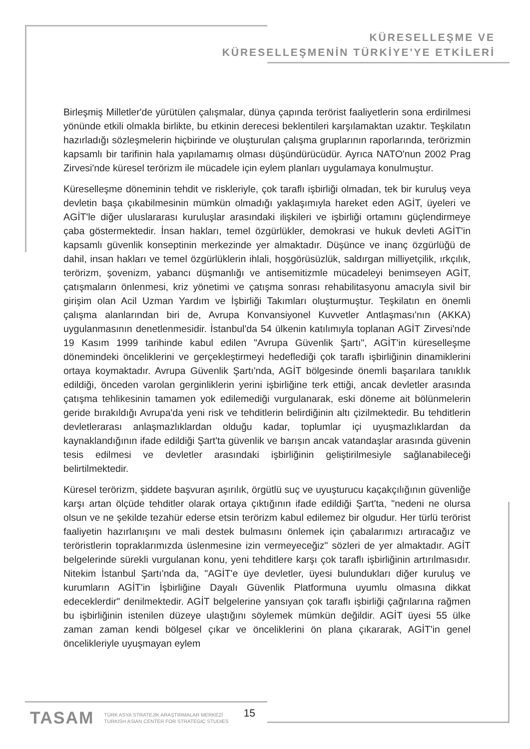KÜRESELLEŞME VE
KÜRESELLEŞMENİN TÜRKİYE'YE ETKİLERİ
Birleşmiş Milletler'de yürütülen çalışmalar, dünya çapında terörist faaliyetlerin sona erdirilmesi yönünde etkili olmakla birlikte, bu etkinin derecesi beklentileri karşılamaktan uzaktır. Teşkilatın hazırladığı sözleşmelerin hiçbirinde ve oluşturulan çalışma gruplarının raporlarında, terörizmin kapsamlı bir tarifinin hala yapılamamış olması düşündürücüdür. Ayrıca NATO'nun 2002 Prag Zirvesi'nde küresel terörizm ile mücadele için eylem planları uygulamaya konulmuştur.
Küreselleşme döneminin tehdit ve riskleriyle, çok taraflı işbirliği olmadan, tek bir kuruluş veya devletin başa çıkabilmesinin mümkün olmadığı yaklaşımıyla hareket eden AGİT, üyeleri ve AGİT'le diğer uluslararası kuruluşlar arasındaki ilişkileri ve işbirliği ortamını güçlendirmeye çaba göstermektedir. İnsan hakları, temel özgürlükler, demokrasi ve hukuk devleti AGİT'in kapsamlı güvenlik konseptinin merkezinde yer almaktadır. Düşünce ve inanç özgürlüğü de dahil, insan hakları ve temel özgürlüklerin ihlali, hoşgörüsüzlük, saldırgan milliyetçilik, ırkçılık, terörizm, şovenizm, yabancı düşmanlığı ve antisemitizmle mücadeleyi benimseyen AGİT, çatışmaların önlenmesi, kriz yönetimi ve çatışma sonrası rehabilitasyonu amacıyla sivil bir girişim olan Acil Uzman Yardım ve İşbirliği Takımları oluşturmuştur. Teşkilatın en önemli çalışma alanlarından biri de, Avrupa Konvansiyonel Kuvvetler Antlaşması'nın (AKKA) uygulanmasının denetlenmesidir. İstanbul'da 54 ülkenin katılımıyla toplanan AGİT Zirvesi'nde 19 Kasım 1999 tarihinde kabul edilen "Avrupa Güvenlik Şartı", AGİT'in küreselleşme dönemindeki önceliklerini ve gerçekleştirmeyi hedeflediği çok taraflı işbirliğinin dinamiklerini ortaya koymaktadır. Avrupa Güvenlik Şartı'nda, AGİT bölgesinde önemli başarılara tanıklık edildiği, önceden varolan gerginliklerin yerini işbirliğine terk ettiği, ancak devletler arasında çatışma tehlikesinin tamamen yok edilemediği vurgulanarak, eski döneme ait bölünmelerin geride bırakıldığı Avrupa'da yeni risk ve tehditlerin belirdiğinin altı çizilmektedir. Bu tehditlerin devletlerarası anlaşmazlıklardan olduğu kadar, toplumlar içi uyuşmazlıklardan da kaynaklandığının ifade edildiği Şart'ta güvenlik ve barışın ancak vatandaşlar arasında güvenin tesis edilmesi ve devletler arasındaki işbirliğinin geliştirilmesiyle sağlanabileceği belirtilmektedir.
Küresel terörizm, şiddete başvuran aşırılık, örgütlü suç ve uyuşturucu kaçakçılığının güvenliğe karşı artan ölçüde tehditler olarak ortaya çıktığının ifade edildiği Şart'ta, "nedeni ne olursa olsun ve ne şekilde tezahür ederse etsin terörizm kabul edilemez bir olgudur. Her türlü terörist faaliyetin hazırlanışını ve mali destek bulmasını önlemek için çabalarımızı artıracağız ve teröristlerin topraklarımızda üslenmesine izin vermeyeceğiz" sözleri de yer almaktadır. AGİT belgelerinde sürekli vurgulanan konu, yeni tehditlere karşı çok taraflı işbirliğinin artırılmasıdır. Nitekim İstanbul Şartı'nda da, "AGİT'e üye devletler, üyesi bulundukları diğer kuruluş ve kurumların AGİT'in İşbirliğine Dayalı Güvenlik Platformuna uyumlu olmasına dikkat edeceklerdir" denilmektedir. AGİT belgelerine yansıyan çok taraflı işbirliği çağrılarına rağmen bu işbirliğinin istenilen düzeye ulaştığını söylemek mümkün değildir. AGİT üyesi 55 ülke zaman zaman kendi bölgesel çıkar ve önceliklerini ön plana çıkararak, AGİT'in genel öncelikleriyle uyuşmayan eylem
TASAM
TÜRK ASYA STRATEJİK ARAŞTIRMALAR MERKEZİ
TURKISH ASIAN CENTER FOR STRATEGIC STUDIES
15